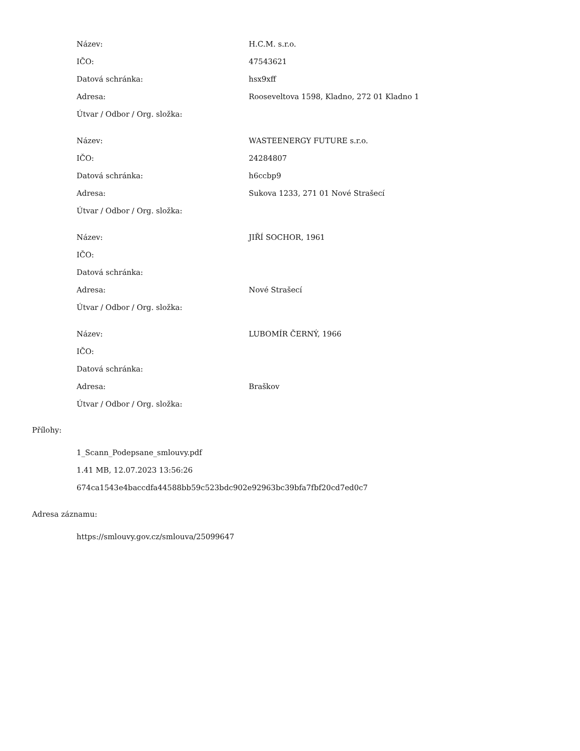| Název: | H.C.M. s.r.o. |
| IČO: | 47543621 |
| Datová schránka: | hsx9xff |
| Adresa: | Rooseveltova 1598, Kladno, 272 01 Kladno 1 |
| Útvar / Odbor / Org. složka: | |
| Název: | WASTEENERGY FUTURE s.r.o. |
| IČO: | 24284807 |
| Datová schránka: | h6ccbp9 |
| Adresa: | Sukova 1233, 271 01 Nové Strašecí |
| Útvar / Odbor / Org. složka: | |
| Název: | JIŘÍ SOCHOR, 1961 |
| IČO: | |
| Datová schránka: | |
| Adresa: | Nové Strašecí |
| Útvar / Odbor / Org. složka: | |
| Název: | LUBOMÍR ČERNÝ, 1966 |
| IČO: | |
| Datová schránka: | |
| Adresa: | Braškov |
| Útvar / Odbor / Org. složka: | |
Přílohy:
1_Scann_Podepsane_smlouvy.pdf
1.41 MB, 12.07.2023 13:56:26
674ca1543e4baccdfa44588bb59c523bdc902e92963bc39bfa7fbf20cd7ed0c7
Adresa záznamu:
https://smlouvy.gov.cz/smlouva/25099647